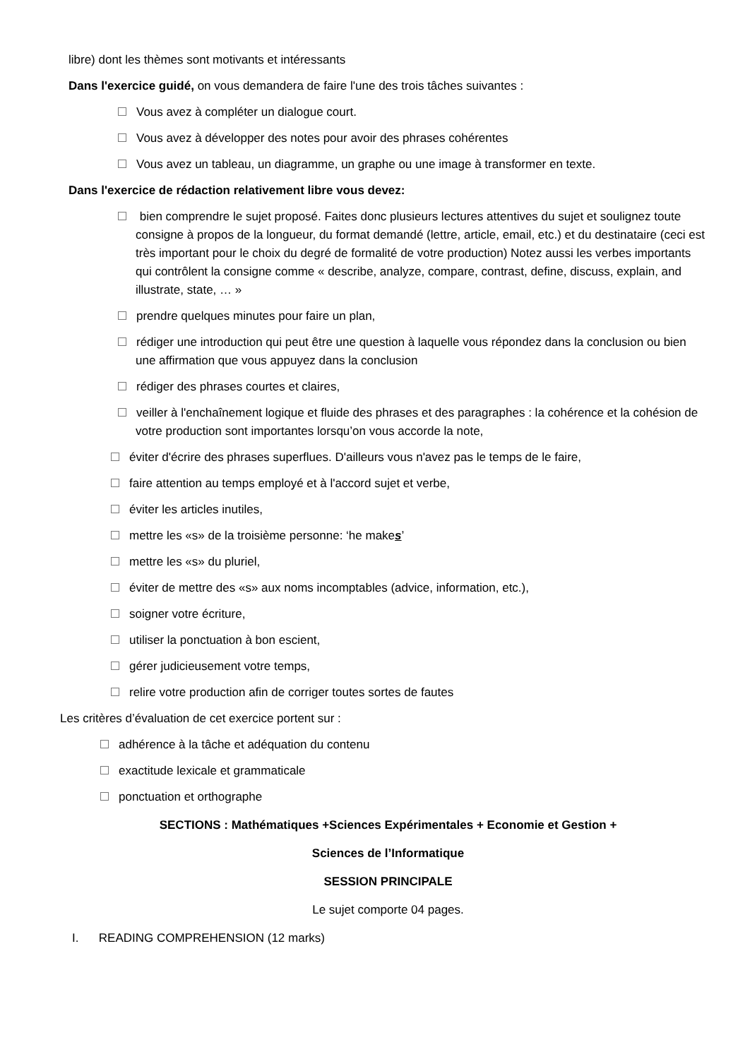libre) dont les thèmes sont motivants et intéressants
Dans l'exercice guidé, on vous demandera de faire l'une des trois tâches suivantes :
Vous avez à compléter un dialogue court.
Vous avez à développer des notes pour avoir des phrases cohérentes
Vous avez un tableau, un diagramme, un graphe ou une image à transformer en texte.
Dans l'exercice de rédaction relativement libre vous devez:
bien comprendre le sujet proposé. Faites donc plusieurs lectures attentives du sujet et soulignez toute consigne à propos de la longueur, du format demandé (lettre, article, email, etc.) et du destinataire (ceci est très important pour le choix du degré de formalité de votre production) Notez aussi les verbes importants qui contrôlent la consigne comme « describe, analyze, compare, contrast, define, discuss, explain, and illustrate, state, … »
prendre quelques minutes pour faire un plan,
rédiger une introduction qui peut être une question à laquelle vous répondez dans la conclusion ou bien une affirmation que vous appuyez dans la conclusion
rédiger des phrases courtes et claires,
veiller à l'enchaînement logique et fluide des phrases et des paragraphes : la cohérence et la cohésion de votre production sont importantes lorsqu’on vous accorde la note,
éviter d'écrire des phrases superflues. D'ailleurs vous n'avez pas le temps de le faire,
faire attention au temps employé et à l'accord sujet et verbe,
éviter les articles inutiles,
mettre les «s» de la troisième personne: ‘he makes’
mettre les «s» du pluriel,
éviter de mettre des «s» aux noms incomptables (advice, information, etc.),
soigner votre écriture,
utiliser la ponctuation à bon escient,
gérer judicieusement votre temps,
relire votre production afin de corriger toutes sortes de fautes
Les critères d’évaluation de cet exercice portent sur :
adhérence à la tâche et adéquation du contenu
exactitude lexicale et grammaticale
ponctuation et orthographe
SECTIONS : Mathématiques +Sciences Expérimentales + Economie et Gestion +
Sciences de l’Informatique
SESSION PRINCIPALE
Le sujet comporte 04 pages.
I. READING COMPREHENSION (12 marks)